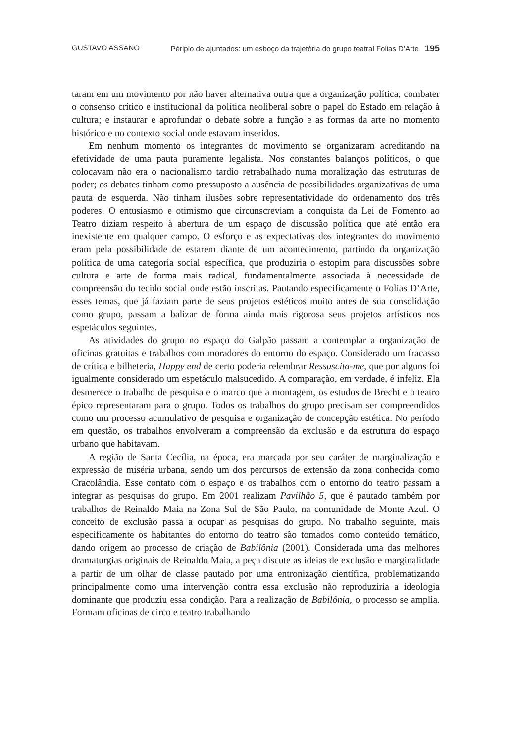GUSTAVO ASSANO Périplo de ajuntados: um esboço da trajetória do grupo teatral Folias D’Arte 195
taram em um movimento por não haver alternativa outra que a organização política; combater o consenso crítico e institucional da política neoliberal sobre o papel do Estado em relação à cultura; e instaurar e aprofundar o debate sobre a função e as formas da arte no momento histórico e no contexto social onde estavam inseridos.
Em nenhum momento os integrantes do movimento se organizaram acreditando na efetividade de uma pauta puramente legalista. Nos constantes balanços políticos, o que colocavam não era o nacionalismo tardio retrabalhado numa moralização das estruturas de poder; os debates tinham como pressuposto a ausência de possibilidades organizativas de uma pauta de esquerda. Não tinham ilusões sobre representatividade do ordenamento dos três poderes. O entusiasmo e otimismo que circunscreviam a conquista da Lei de Fomento ao Teatro diziam respeito à abertura de um espaço de discussão política que até então era inexistente em qualquer campo. O esforço e as expectativas dos integrantes do movimento eram pela possibilidade de estarem diante de um acontecimento, partindo da organização política de uma categoria social específica, que produziria o estopim para discussões sobre cultura e arte de forma mais radical, fundamentalmente associada à necessidade de compreensão do tecido social onde estão inscritas. Pautando especificamente o Folias D’Arte, esses temas, que já faziam parte de seus projetos estéticos muito antes de sua consolidação como grupo, passam a balizar de forma ainda mais rigorosa seus projetos artísticos nos espetáculos seguintes.
As atividades do grupo no espaço do Galpão passam a contemplar a organização de oficinas gratuitas e trabalhos com moradores do entorno do espaço. Considerado um fracasso de crítica e bilheteria, Happy end de certo poderia relembrar Ressuscita-me, que por alguns foi igualmente considerado um espetáculo malsucedido. A comparação, em verdade, é infeliz. Ela desmerece o trabalho de pesquisa e o marco que a montagem, os estudos de Brecht e o teatro épico representaram para o grupo. Todos os trabalhos do grupo precisam ser compreendidos como um processo acumulativo de pesquisa e organização de concepção estética. No período em questão, os trabalhos envolveram a compreensão da exclusão e da estrutura do espaço urbano que habitavam.
A região de Santa Cecília, na época, era marcada por seu caráter de marginalização e expressão de miséria urbana, sendo um dos percursos de extensão da zona conhecida como Cracolândia. Esse contato com o espaço e os trabalhos com o entorno do teatro passam a integrar as pesquisas do grupo. Em 2001 realizam Pavilhão 5, que é pautado também por trabalhos de Reinaldo Maia na Zona Sul de São Paulo, na comunidade de Monte Azul. O conceito de exclusão passa a ocupar as pesquisas do grupo. No trabalho seguinte, mais especificamente os habitantes do entorno do teatro são tomados como conteúdo temático, dando origem ao processo de criação de Babilônia (2001). Considerada uma das melhores dramaturgias originais de Reinaldo Maia, a peça discute as ideias de exclusão e marginalidade a partir de um olhar de classe pautado por uma entronização científica, problematizando principalmente como uma intervenção contra essa exclusão não reproduziria a ideologia dominante que produziu essa condição. Para a realização de Babilônia, o processo se amplia. Formam oficinas de circo e teatro trabalhando